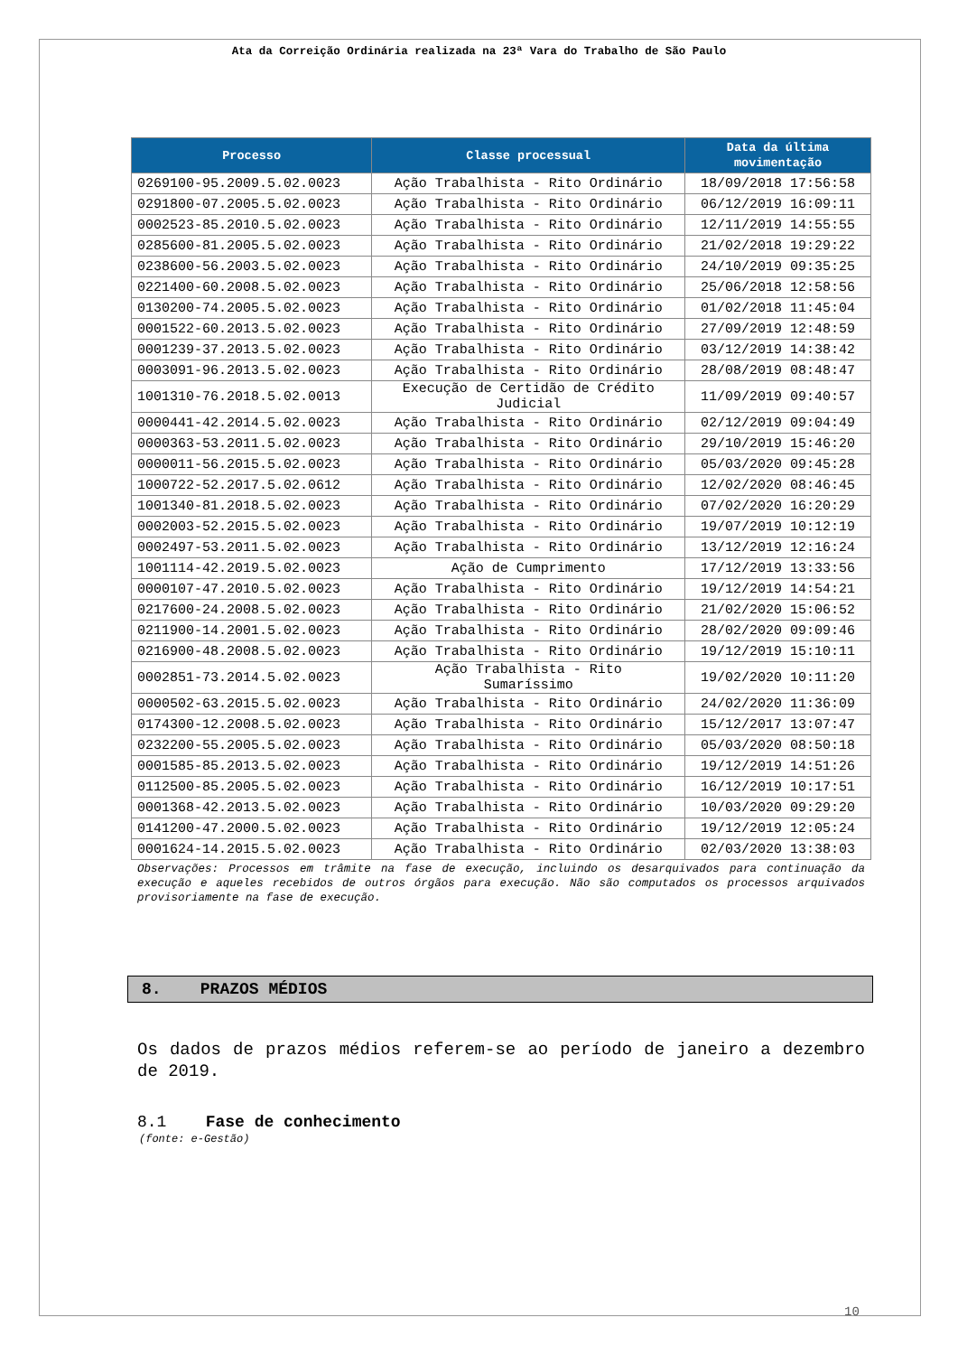Ata da Correição Ordinária realizada na 23ª Vara do Trabalho de São Paulo
| Processo | Classe processual | Data da última movimentação |
| --- | --- | --- |
| 0269100-95.2009.5.02.0023 | Ação Trabalhista - Rito Ordinário | 18/09/2018 17:56:58 |
| 0291800-07.2005.5.02.0023 | Ação Trabalhista - Rito Ordinário | 06/12/2019 16:09:11 |
| 0002523-85.2010.5.02.0023 | Ação Trabalhista - Rito Ordinário | 12/11/2019 14:55:55 |
| 0285600-81.2005.5.02.0023 | Ação Trabalhista - Rito Ordinário | 21/02/2018 19:29:22 |
| 0238600-56.2003.5.02.0023 | Ação Trabalhista - Rito Ordinário | 24/10/2019 09:35:25 |
| 0221400-60.2008.5.02.0023 | Ação Trabalhista - Rito Ordinário | 25/06/2018 12:58:56 |
| 0130200-74.2005.5.02.0023 | Ação Trabalhista - Rito Ordinário | 01/02/2018 11:45:04 |
| 0001522-60.2013.5.02.0023 | Ação Trabalhista - Rito Ordinário | 27/09/2019 12:48:59 |
| 0001239-37.2013.5.02.0023 | Ação Trabalhista - Rito Ordinário | 03/12/2019 14:38:42 |
| 0003091-96.2013.5.02.0023 | Ação Trabalhista - Rito Ordinário | 28/08/2019 08:48:47 |
| 1001310-76.2018.5.02.0013 | Execução de Certidão de Crédito Judicial | 11/09/2019 09:40:57 |
| 0000441-42.2014.5.02.0023 | Ação Trabalhista - Rito Ordinário | 02/12/2019 09:04:49 |
| 0000363-53.2011.5.02.0023 | Ação Trabalhista - Rito Ordinário | 29/10/2019 15:46:20 |
| 0000011-56.2015.5.02.0023 | Ação Trabalhista - Rito Ordinário | 05/03/2020 09:45:28 |
| 1000722-52.2017.5.02.0612 | Ação Trabalhista - Rito Ordinário | 12/02/2020 08:46:45 |
| 1001340-81.2018.5.02.0023 | Ação Trabalhista - Rito Ordinário | 07/02/2020 16:20:29 |
| 0002003-52.2015.5.02.0023 | Ação Trabalhista - Rito Ordinário | 19/07/2019 10:12:19 |
| 0002497-53.2011.5.02.0023 | Ação Trabalhista - Rito Ordinário | 13/12/2019 12:16:24 |
| 1001114-42.2019.5.02.0023 | Ação de Cumprimento | 17/12/2019 13:33:56 |
| 0000107-47.2010.5.02.0023 | Ação Trabalhista - Rito Ordinário | 19/12/2019 14:54:21 |
| 0217600-24.2008.5.02.0023 | Ação Trabalhista - Rito Ordinário | 21/02/2020 15:06:52 |
| 0211900-14.2001.5.02.0023 | Ação Trabalhista - Rito Ordinário | 28/02/2020 09:09:46 |
| 0216900-48.2008.5.02.0023 | Ação Trabalhista - Rito Ordinário | 19/12/2019 15:10:11 |
| 0002851-73.2014.5.02.0023 | Ação Trabalhista - Rito Sumaríssimo | 19/02/2020 10:11:20 |
| 0000502-63.2015.5.02.0023 | Ação Trabalhista - Rito Ordinário | 24/02/2020 11:36:09 |
| 0174300-12.2008.5.02.0023 | Ação Trabalhista - Rito Ordinário | 15/12/2017 13:07:47 |
| 0232200-55.2005.5.02.0023 | Ação Trabalhista - Rito Ordinário | 05/03/2020 08:50:18 |
| 0001585-85.2013.5.02.0023 | Ação Trabalhista - Rito Ordinário | 19/12/2019 14:51:26 |
| 0112500-85.2005.5.02.0023 | Ação Trabalhista - Rito Ordinário | 16/12/2019 10:17:51 |
| 0001368-42.2013.5.02.0023 | Ação Trabalhista - Rito Ordinário | 10/03/2020 09:29:20 |
| 0141200-47.2000.5.02.0023 | Ação Trabalhista - Rito Ordinário | 19/12/2019 12:05:24 |
| 0001624-14.2015.5.02.0023 | Ação Trabalhista - Rito Ordinário | 02/03/2020 13:38:03 |
Observações: Processos em trâmite na fase de execução, incluindo os desarquivados para continuação da execução e aqueles recebidos de outros órgãos para execução. Não são computados os processos arquivados provisoriamente na fase de execução.
8. PRAZOS MÉDIOS
Os dados de prazos médios referem-se ao período de janeiro a dezembro de 2019.
8.1 Fase de conhecimento
(fonte: e-Gestão)
10